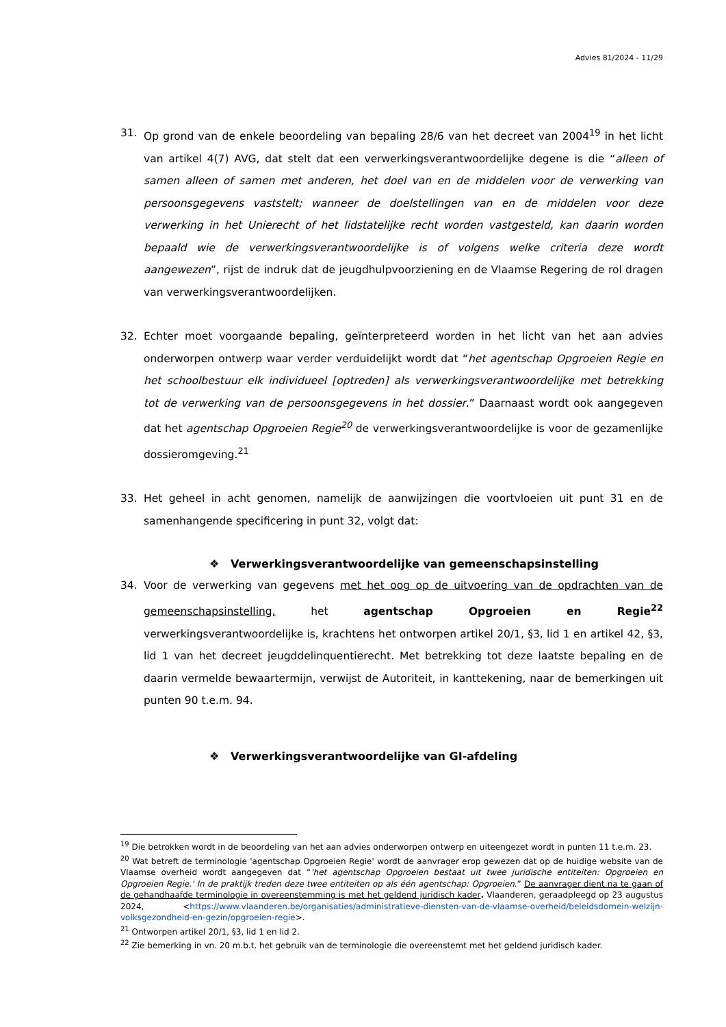Advies 81/2024 - 11/29
31. Op grond van de enkele beoordeling van bepaling 28/6 van het decreet van 2004<sup>19</sup> in het licht van artikel 4(7) AVG, dat stelt dat een verwerkingsverantwoordelijke degene is die “alleen of samen alleen of samen met anderen, het doel van en de middelen voor de verwerking van persoonsgegevens vaststelt; wanneer de doelstellingen van en de middelen voor deze verwerking in het Unierecht of het lidstatelijke recht worden vastgesteld, kan daarin worden bepaald wie de verwerkingsverantwoordelijke is of volgens welke criteria deze wordt aangewezen”, rijst de indruk dat de jeugdhulpvoorziening en de Vlaamse Regering de rol dragen van verwerkingsverantwoordelijken.
32. Echter moet voorgaande bepaling, geïnterpreteerd worden in het licht van het aan advies onderworpen ontwerp waar verder verduidelijkt wordt dat “het agentschap Opgroeien Regie en het schoolbestuur elk individueel [optreden] als verwerkingsverantwoordelijke met betrekking tot de verwerking van de persoonsgegevens in het dossier.” Daarnaast wordt ook aangegeven dat het agentschap Opgroeien Regie<sup>20</sup> de verwerkingsverantwoordelijke is voor de gezamenlijke dossieromgeving.<sup>21</sup>
33. Het geheel in acht genomen, namelijk de aanwijzingen die voortvloeien uit punt 31 en de samenhangende specificering in punt 32, volgt dat:
❖ Verwerkingsverantwoordelijke van gemeenschapsinstelling
34. Voor de verwerking van gegevens met het oog op de uitvoering van de opdrachten van de gemeenschapsinstelling, het agentschap Opgroeien en Regie<sup>22</sup> verwerkingsverantwoordelijke is, krachtens het ontworpen artikel 20/1, §3, lid 1 en artikel 42, §3, lid 1 van het decreet jeugddelinquentierecht. Met betrekking tot deze laatste bepaling en de daarin vermelde bewaartermijn, verwijst de Autoriteit, in kanttekening, naar de bemerkingen uit punten 90 t.e.m. 94.
❖ Verwerkingsverantwoordelijke van GI-afdeling
<sup>19</sup> Die betrokken wordt in de beoordeling van het aan advies onderworpen ontwerp en uiteengezet wordt in punten 11 t.e.m. 23.
<sup>20</sup> Wat betreft de terminologie 'agentschap Opgroeien Regie' wordt de aanvrager erop gewezen dat op de huidige website van de Vlaamse overheid wordt aangegeven dat “'het agentschap Opgroeien bestaat uit twee juridische entiteiten: Opgroeien en Opgroeien Regie.' In de praktijk treden deze twee entiteiten op als één agentschap: Opgroeien.” De aanvrager dient na te gaan of de gehandhaafde terminologie in overeenstemming is met het geldend juridisch kader. Vlaanderen, geraadpleegd op 23 augustus 2024, <https://www.vlaanderen.be/organisaties/administratieve-diensten-van-de-vlaamse-overheid/beleidsdomein-welzijn-volksgezondheid-en-gezin/opgroeien-regie>.
<sup>21</sup> Ontworpen artikel 20/1, §3, lid 1 en lid 2.
<sup>22</sup> Zie bemerking in vn. 20 m.b.t. het gebruik van de terminologie die overeenstemt met het geldend juridisch kader.